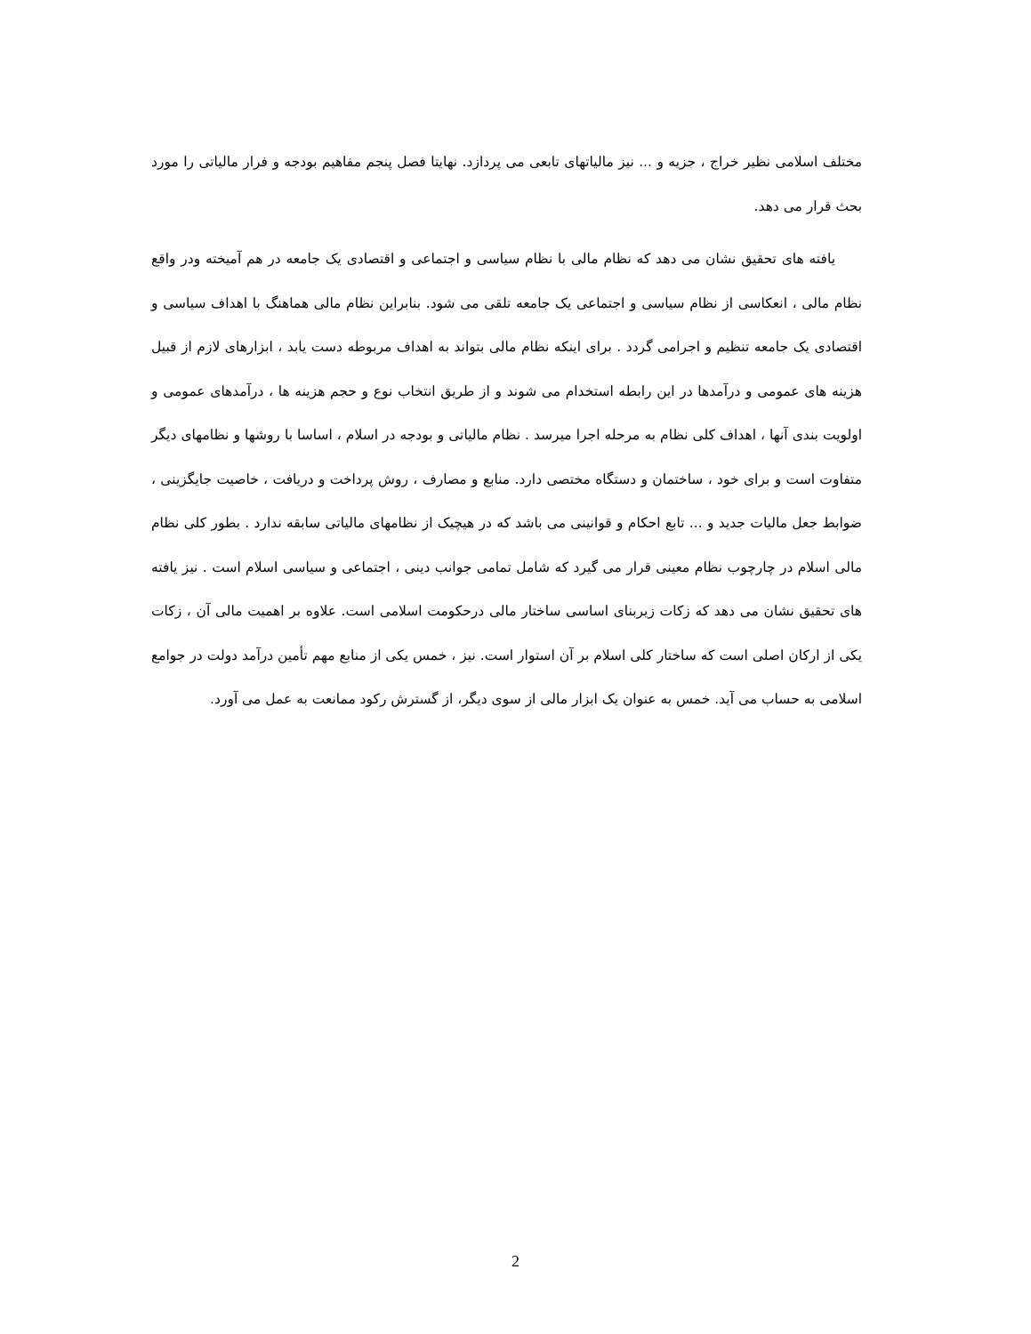مختلف اسلامی نظیر خراج ، جزیه و ... نیز مالیاتهای تابعی می پردازد. نهایتا فصل پنجم مفاهیم بودجه و فرار مالیاتی را مورد بحث قرار می دهد.
یافته های تحقیق نشان می دهد که نظام مالی با نظام سیاسی و اجتماعی و اقتصادی یک جامعه در هم آمیخته ودر واقع نظام مالی ، انعکاسی از نظام سیاسی و اجتماعی یک جامعه تلقی می شود. بنابراین نظام مالی هماهنگ با اهداف سیاسی و اقتصادی یک جامعه تنظیم و اجرامی گردد . برای اینکه نظام مالی بتواند به اهداف مربوطه دست یابد ، ابزارهای لازم از قبیل هزینه های عمومی و درآمدها در این رابطه استخدام می شوند و از طریق انتخاب نوع و حجم هزینه ها ، درآمدهای عمومی و اولویت بندی آنها ، اهداف کلی نظام به مرحله اجرا میرسد . نظام مالیاتی و بودجه در اسلام ، اساسا با روشها و نظامهای دیگر متفاوت است و برای خود ، ساختمان و دستگاه مختصی دارد. منابع و مصارف ، روش پرداخت و دریافت ، خاصیت جایگزینی ، ضوابط جعل مالیات جدید و ... تابع احکام و قوانینی می باشد که در هیچیک از نظامهای مالیاتی سابقه ندارد . بطور کلی نظام مالی اسلام در چارچوب نظام معینی قرار می گیرد که شامل تمامی جوانب دینی ، اجتماعی و سیاسی اسلام است . نیز یافته های تحقیق نشان می دهد که زکات زیربنای اساسی ساختار مالی درحکومت اسلامی است. علاوه بر اهمیت مالی آن ، زکات یکی از ارکان اصلی است که ساختار کلی اسلام بر آن استوار است. نیز ، خمس یکی از منابع مهم تأمین درآمد دولت در جوامع اسلامی به حساب می آید. خمس به عنوان یک ابزار مالی از سوی دیگر، از گسترش رکود ممانعت به عمل می آورد.
2